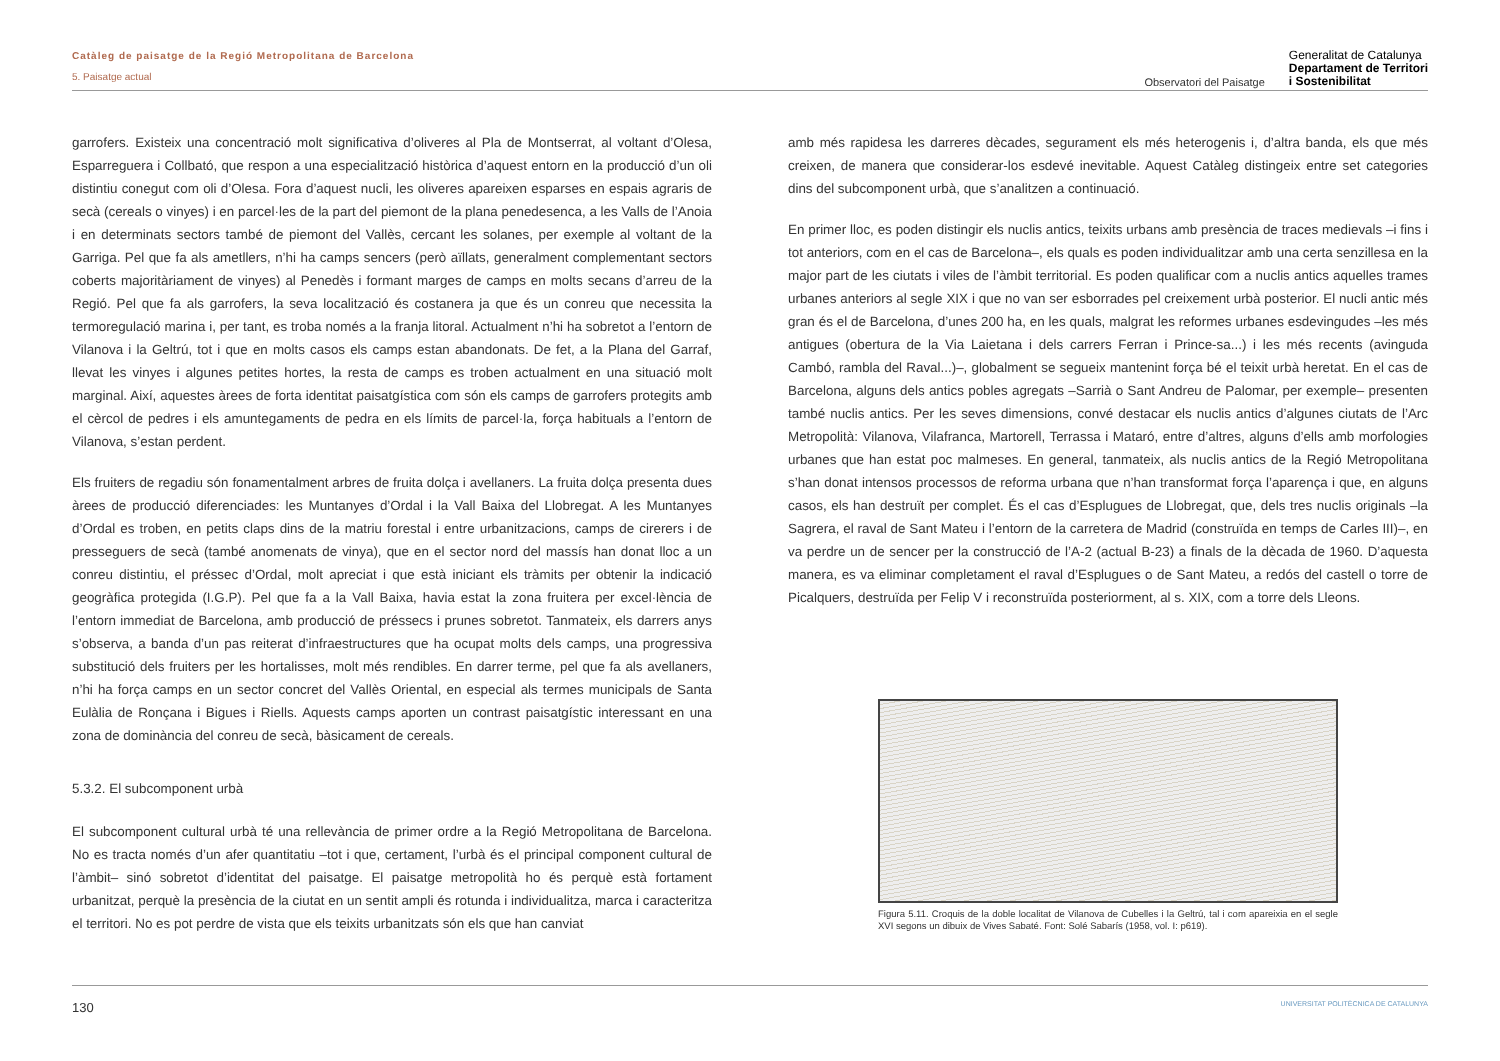Catàleg de paisatge de la Regió Metropolitana de Barcelona
5. Paisatge actual
Observatori del Paisatge
Generalitat de Catalunya
Departament de Territori
i Sostenibilitat
garrofers. Existeix una concentració molt significativa d’oliveres al Pla de Montserrat, al voltant d’Olesa, Esparreguera i Collbató, que respon a una especialització històrica d’aquest entorn en la producció d’un oli distintiu conegut com oli d’Olesa. Fora d’aquest nucli, les oliveres apareixen esparses en espais agraris de secà (cereals o vinyes) i en parcel·les de la part del piemont de la plana penedesenca, a les Valls de l’Anoia i en determinats sectors també de piemont del Vallès, cercant les solanes, per exemple al voltant de la Garriga. Pel que fa als ametllers, n’hi ha camps sencers (però aïllats, generalment complementant sectors coberts majoritàriament de vinyes) al Penedès i formant marges de camps en molts secans d’arreu de la Regió. Pel que fa als garrofers, la seva localització és costanera ja que és un conreu que necessita la termoregulació marina i, per tant, es troba només a la franja litoral. Actualment n’hi ha sobretot a l’entorn de Vilanova i la Geltrú, tot i que en molts casos els camps estan abandonats. De fet, a la Plana del Garraf, llevat les vinyes i algunes petites hortes, la resta de camps es troben actualment en una situació molt marginal. Així, aquestes àrees de forta identitat paisatgística com són els camps de garrofers protegits amb el cèrcol de pedres i els amuntegaments de pedra en els límits de parcel·la, força habituals a l’entorn de Vilanova, s’estan perdent.
Els fruiters de regadiu són fonamentalment arbres de fruita dolça i avellaners. La fruita dolça presenta dues àrees de producció diferenciades: les Muntanyes d’Ordal i la Vall Baixa del Llobregat. A les Muntanyes d’Ordal es troben, en petits claps dins de la matriu forestal i entre urbanitzacions, camps de cirerers i de presseguers de secà (també anomenats de vinya), que en el sector nord del massís han donat lloc a un conreu distintiu, el préssec d’Ordal, molt apreciat i que està iniciant els tràmits per obtenir la indicació geogràfica protegida (I.G.P). Pel que fa a la Vall Baixa, havia estat la zona fruitera per excel·lència de l’entorn immediat de Barcelona, amb producció de préssecs i prunes sobretot. Tanmateix, els darrers anys s’observa, a banda d’un pas reiterat d’infraestructures que ha ocupat molts dels camps, una progressiva substitució dels fruiters per les hortalisses, molt més rendibles. En darrer terme, pel que fa als avellaners, n’hi ha força camps en un sector concret del Vallès Oriental, en especial als termes municipals de Santa Eulàlia de Ronçana i Bigues i Riells. Aquests camps aporten un contrast paisatgístic interessant en una zona de dominància del conreu de secà, bàsicament de cereals.
5.3.2. El subcomponent urbà
El subcomponent cultural urbà té una rellevància de primer ordre a la Regió Metropolitana de Barcelona. No es tracta només d’un afer quantitatiu –tot i que, certament, l’urbà és el principal component cultural de l’àmbit– sinó sobretot d’identitat del paisatge. El paisatge metropolità ho és perquè està fortament urbanitzat, perquè la presència de la ciutat en un sentit ampli és rotunda i individualitza, marca i caracteritza el territori. No es pot perdre de vista que els teixits urbanitzats són els que han canviat
amb més rapidesa les darreres dècades, segurament els més heterogenis i, d’altra banda, els que més creixen, de manera que considerar-los esdevé inevitable. Aquest Catàleg distingeix entre set categories dins del subcomponent urbà, que s’analitzen a continuació.
En primer lloc, es poden distingir els nuclis antics, teixits urbans amb presència de traces medievals –i fins i tot anteriors, com en el cas de Barcelona–, els quals es poden individualitzar amb una certa senzillesa en la major part de les ciutats i viles de l’àmbit territorial. Es poden qualificar com a nuclis antics aquelles trames urbanes anteriors al segle XIX i que no van ser esborrades pel creixement urbà posterior. El nucli antic més gran és el de Barcelona, d’unes 200 ha, en les quals, malgrat les reformes urbanes esdevingudes –les més antigues (obertura de la Via Laietana i dels carrers Ferran i Prince-sa...) i les més recents (avinguda Cambó, rambla del Raval...)–, globalment se segueix mantenint força bé el teixit urbà heretat. En el cas de Barcelona, alguns dels antics pobles agregats –Sarrià o Sant Andreu de Palomar, per exemple– presenten també nuclis antics. Per les seves dimensions, convé destacar els nuclis antics d’algunes ciutats de l’Arc Metropolità: Vilanova, Vilafranca, Martorell, Terrassa i Mataró, entre d’altres, alguns d’ells amb morfologies urbanes que han estat poc malmeses. En general, tanmateix, als nuclis antics de la Regió Metropolitana s’han donat intensos processos de reforma urbana que n’han transformat força l’aparença i que, en alguns casos, els han destruït per complet. És el cas d’Esplugues de Llobregat, que, dels tres nuclis originals –la Sagrera, el raval de Sant Mateu i l’entorn de la carretera de Madrid (construïda en temps de Carles III)–, en va perdre un de sencer per la construcció de l’A-2 (actual B-23) a finals de la dècada de 1960. D’aquesta manera, es va eliminar completament el raval d’Esplugues o de Sant Mateu, a redós del castell o torre de Picalquers, destruïda per Felip V i reconstruïda posteriorment, al s. XIX, com a torre dels Lleons.
Figura 5.11. Croquis de la doble localitat de Vilanova de Cubelles i la Geltrú, tal i com apareixia en el segle XVI segons un dibuix de Vives Sabaté. Font: Solé Sabarís (1958, vol. I: p619).
130 UNIVERSITAT POLITÈCNICA DE CATALUNYA